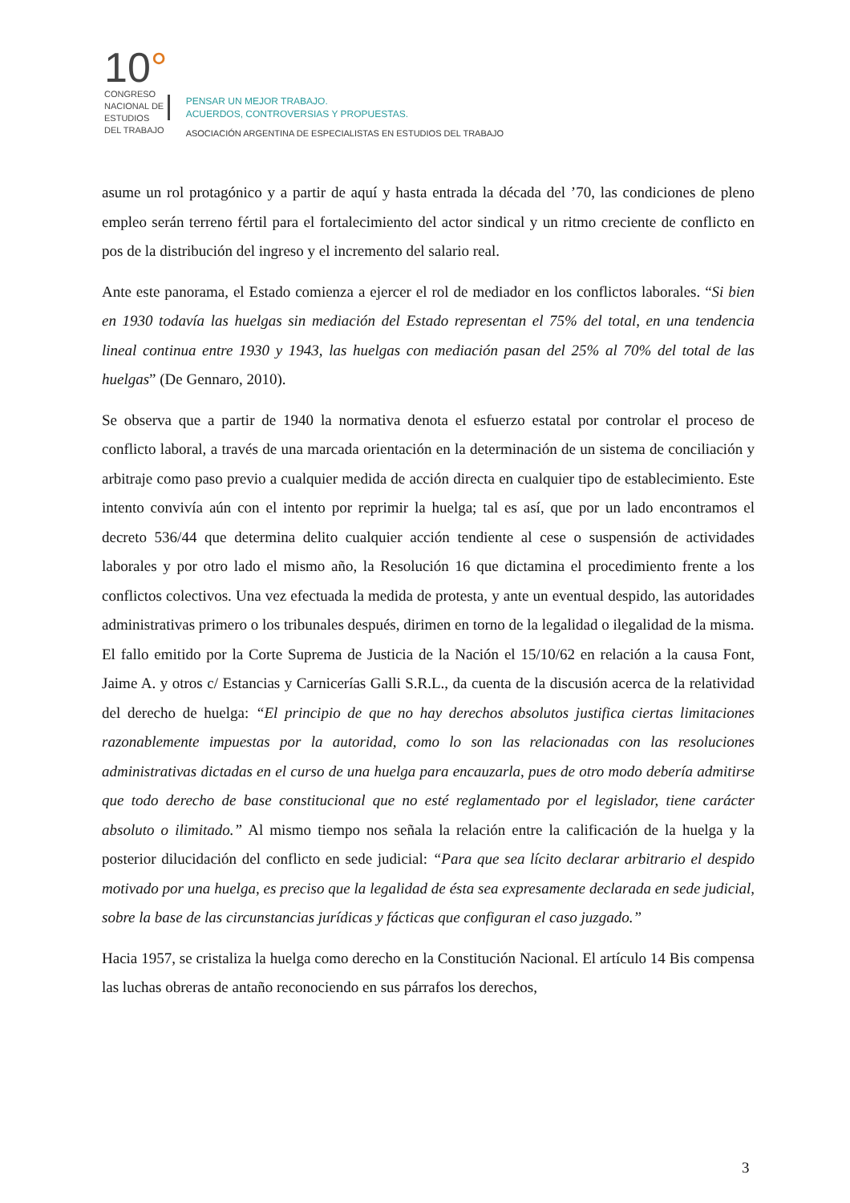10°
CONGRESO NACIONAL DE ESTUDIOS DEL TRABAJO
PENSAR UN MEJOR TRABAJO.
ACUERDOS, CONTROVERSIAS Y PROPUESTAS.
ASOCIACIÓN ARGENTINA DE ESPECIALISTAS EN ESTUDIOS DEL TRABAJO
asume un rol protagónico y a partir de aquí y hasta entrada la década del ’70, las condiciones de pleno empleo serán terreno fértil para el fortalecimiento del actor sindical y un ritmo creciente de conflicto en pos de la distribución del ingreso y el incremento del salario real.
Ante este panorama, el Estado comienza a ejercer el rol de mediador en los conflictos laborales. “Si bien en 1930 todavía las huelgas sin mediación del Estado representan el 75% del total, en una tendencia lineal continua entre 1930 y 1943, las huelgas con mediación pasan del 25% al 70% del total de las huelgas” (De Gennaro, 2010).
Se observa que a partir de 1940 la normativa denota el esfuerzo estatal por controlar el proceso de conflicto laboral, a través de una marcada orientación en la determinación de un sistema de conciliación y arbitraje como paso previo a cualquier medida de acción directa en cualquier tipo de establecimiento. Este intento convivía aún con el intento por reprimir la huelga; tal es así, que por un lado encontramos el decreto 536/44 que determina delito cualquier acción tendiente al cese o suspensión de actividades laborales y por otro lado el mismo año, la Resolución 16 que dictamina el procedimiento frente a los conflictos colectivos. Una vez efectuada la medida de protesta, y ante un eventual despido, las autoridades administrativas primero o los tribunales después, dirimen en torno de la legalidad o ilegalidad de la misma.
El fallo emitido por la Corte Suprema de Justicia de la Nación el 15/10/62 en relación a la causa Font, Jaime A. y otros c/ Estancias y Carnicerías Galli S.R.L., da cuenta de la discusión acerca de la relatividad del derecho de huelga: “El principio de que no hay derechos absolutos justifica ciertas limitaciones razonablemente impuestas por la autoridad, como lo son las relacionadas con las resoluciones administrativas dictadas en el curso de una huelga para encauzarla, pues de otro modo debería admitirse que todo derecho de base constitucional que no esté reglamentado por el legislador, tiene carácter absoluto o ilimitado.” Al mismo tiempo nos señala la relación entre la calificación de la huelga y la posterior dilucidación del conflicto en sede judicial: “Para que sea lícito declarar arbitrario el despido motivado por una huelga, es preciso que la legalidad de ésta sea expresamente declarada en sede judicial, sobre la base de las circunstancias jurídicas y fácticas que configuran el caso juzgado.”
Hacia 1957, se cristaliza la huelga como derecho en la Constitución Nacional. El artículo 14 Bis compensa las luchas obreras de antaño reconociendo en sus párrafos los derechos,
3